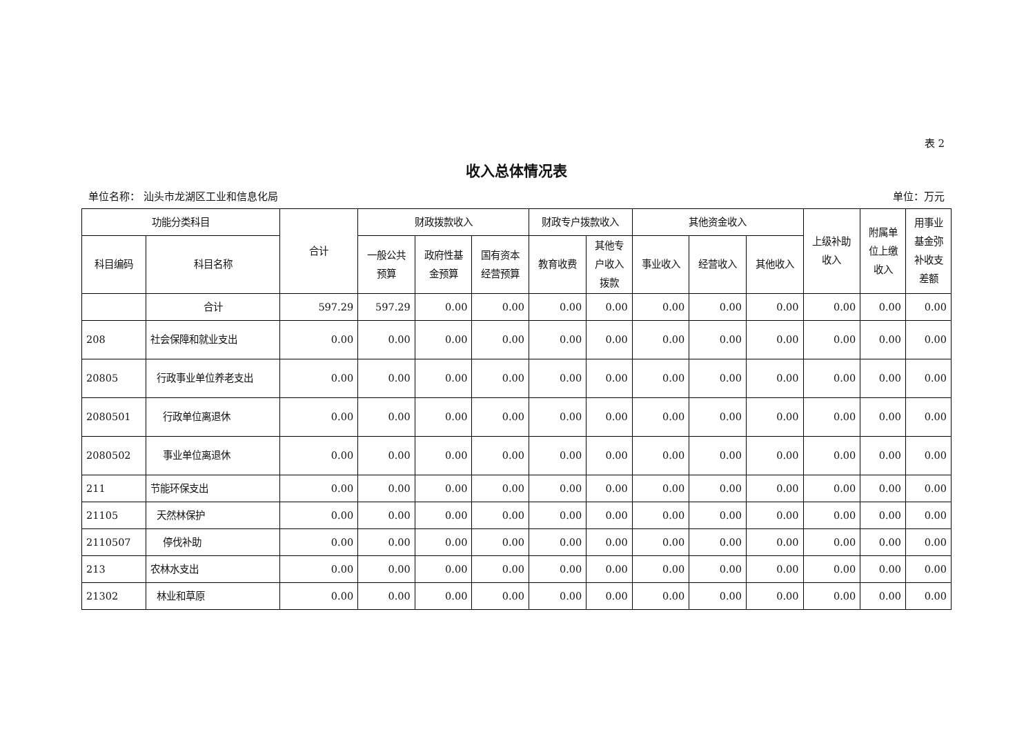表 2
收入总体情况表
单位名称： 汕头市龙湖区工业和信息化局 单位：万元
| 功能分类科目 | | 合计 | 财政拨款收入 | | | 财政专户拨款收入 | | 其他资金收入 | | | 上级补助 收入 | 附属单 位上缴 收入 | 用事业 基金弥 补收支 差额 |
| --- | --- | --- | --- | --- | --- | --- | --- | --- | --- | --- | --- | --- | --- |
| 科目编码 | 科目名称 | | 一般公共 预算 | 政府性基 金预算 | 国有资本 经营预算 | 教育收费 | 其他专 户收入 拨款 | 事业收入 | 经营收入 | 其他收入 | | | |
| | 合计 | 597.29 | 597.29 | 0.00 | 0.00 | 0.00 | 0.00 | 0.00 | 0.00 | 0.00 | 0.00 | 0.00 | 0.00 |
| 208 | 社会保障和就业支出 | 0.00 | 0.00 | 0.00 | 0.00 | 0.00 | 0.00 | 0.00 | 0.00 | 0.00 | 0.00 | 0.00 | 0.00 |
| 20805 | 行政事业单位养老支出 | 0.00 | 0.00 | 0.00 | 0.00 | 0.00 | 0.00 | 0.00 | 0.00 | 0.00 | 0.00 | 0.00 | 0.00 |
| 2080501 | 行政单位离退休 | 0.00 | 0.00 | 0.00 | 0.00 | 0.00 | 0.00 | 0.00 | 0.00 | 0.00 | 0.00 | 0.00 | 0.00 |
| 2080502 | 事业单位离退休 | 0.00 | 0.00 | 0.00 | 0.00 | 0.00 | 0.00 | 0.00 | 0.00 | 0.00 | 0.00 | 0.00 | 0.00 |
| 211 | 节能环保支出 | 0.00 | 0.00 | 0.00 | 0.00 | 0.00 | 0.00 | 0.00 | 0.00 | 0.00 | 0.00 | 0.00 | 0.00 |
| 21105 | 天然林保护 | 0.00 | 0.00 | 0.00 | 0.00 | 0.00 | 0.00 | 0.00 | 0.00 | 0.00 | 0.00 | 0.00 | 0.00 |
| 2110507 | 停伐补助 | 0.00 | 0.00 | 0.00 | 0.00 | 0.00 | 0.00 | 0.00 | 0.00 | 0.00 | 0.00 | 0.00 | 0.00 |
| 213 | 农林水支出 | 0.00 | 0.00 | 0.00 | 0.00 | 0.00 | 0.00 | 0.00 | 0.00 | 0.00 | 0.00 | 0.00 | 0.00 |
| 21302 | 林业和草原 | 0.00 | 0.00 | 0.00 | 0.00 | 0.00 | 0.00 | 0.00 | 0.00 | 0.00 | 0.00 | 0.00 | 0.00 |